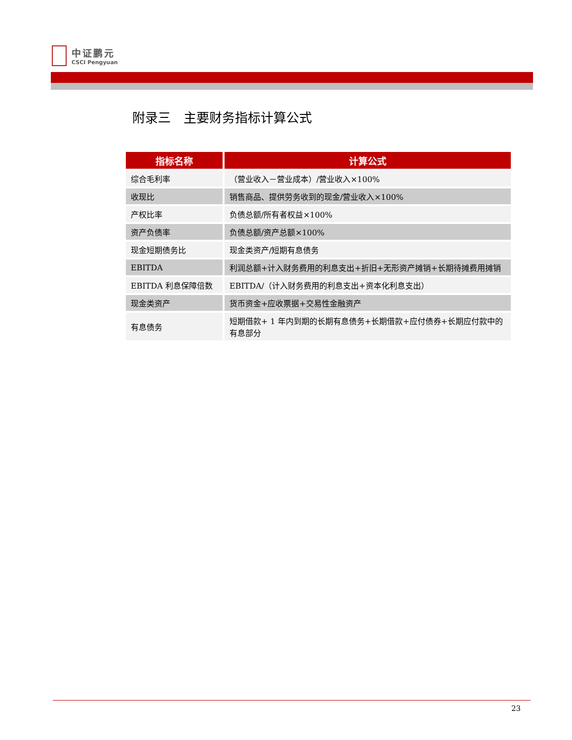中证鹏元
CSCI Pengyuan
附录三　主要财务指标计算公式
| 指标名称 | 计算公式 |
| --- | --- |
| 综合毛利率 | （营业收入－营业成本）/营业收入×100% |
| 收现比 | 销售商品、提供劳务收到的现金/营业收入×100% |
| 产权比率 | 负债总额/所有者权益×100% |
| 资产负债率 | 负债总额/资产总额×100% |
| 现金短期债务比 | 现金类资产/短期有息债务 |
| EBITDA | 利润总额+计入财务费用的利息支出+折旧+无形资产摊销+长期待摊费用摊销 |
| EBITDA 利息保障倍数 | EBITDA/（计入财务费用的利息支出+资本化利息支出） |
| 现金类资产 | 货币资金+应收票据+交易性金融资产 |
| 有息债务 | 短期借款+ 1 年内到期的长期有息债务+长期借款+应付债券+长期应付款中的有息部分 |
23